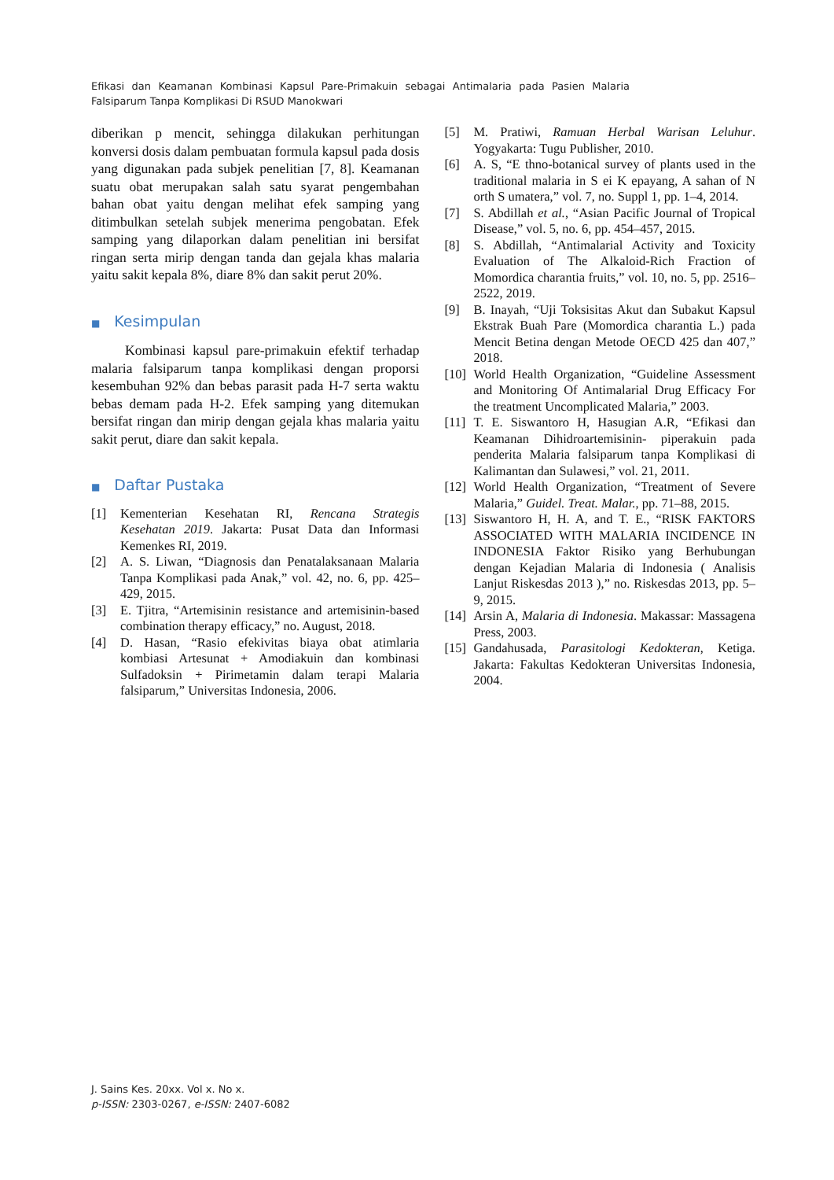Efikasi dan Keamanan Kombinasi Kapsul Pare-Primakuin sebagai Antimalaria pada Pasien Malaria Falsiparum Tanpa Komplikasi Di RSUD Manokwari
diberikan p mencit, sehingga dilakukan perhitungan konversi dosis dalam pembuatan formula kapsul pada dosis yang digunakan pada subjek penelitian [7, 8]. Keamanan suatu obat merupakan salah satu syarat pengembahan bahan obat yaitu dengan melihat efek samping yang ditimbulkan setelah subjek menerima pengobatan. Efek samping yang dilaporkan dalam penelitian ini bersifat ringan serta mirip dengan tanda dan gejala khas malaria yaitu sakit kepala 8%, diare 8% dan sakit perut 20%.
■ Kesimpulan
Kombinasi kapsul pare-primakuin efektif terhadap malaria falsiparum tanpa komplikasi dengan proporsi kesembuhan 92% dan bebas parasit pada H-7 serta waktu bebas demam pada H-2. Efek samping yang ditemukan bersifat ringan dan mirip dengan gejala khas malaria yaitu sakit perut, diare dan sakit kepala.
■ Daftar Pustaka
[1] Kementerian Kesehatan RI, Rencana Strategis Kesehatan 2019. Jakarta: Pusat Data dan Informasi Kemenkes RI, 2019.
[2] A. S. Liwan, “Diagnosis dan Penatalaksanaan Malaria Tanpa Komplikasi pada Anak,” vol. 42, no. 6, pp. 425–429, 2015.
[3] E. Tjitra, “Artemisinin resistance and artemisinin-based combination therapy efficacy,” no. August, 2018.
[4] D. Hasan, “Rasio efekivitas biaya obat atimlaria kombiasi Artesunat + Amodiakuin dan kombinasi Sulfadoksin + Pirimetamin dalam terapi Malaria falsiparum,” Universitas Indonesia, 2006.
[5] M. Pratiwi, Ramuan Herbal Warisan Leluhur. Yogyakarta: Tugu Publisher, 2010.
[6] A. S, “E thno-botanical survey of plants used in the traditional malaria in S ei K epayang, A sahan of N orth S umatera,” vol. 7, no. Suppl 1, pp. 1–4, 2014.
[7] S. Abdillah et al., “Asian Pacific Journal of Tropical Disease,” vol. 5, no. 6, pp. 454–457, 2015.
[8] S. Abdillah, “Antimalarial Activity and Toxicity Evaluation of The Alkaloid-Rich Fraction of Momordica charantia fruits,” vol. 10, no. 5, pp. 2516–2522, 2019.
[9] B. Inayah, “Uji Toksisitas Akut dan Subakut Kapsul Ekstrak Buah Pare (Momordica charantia L.) pada Mencit Betina dengan Metode OECD 425 dan 407,” 2018.
[10] World Health Organization, “Guideline Assessment and Monitoring Of Antimalarial Drug Efficacy For the treatment Uncomplicated Malaria,” 2003.
[11] T. E. Siswantoro H, Hasugian A.R, “Efikasi dan Keamanan Dihidroartemisinin- piperakuin pada penderita Malaria falsiparum tanpa Komplikasi di Kalimantan dan Sulawesi,” vol. 21, 2011.
[12] World Health Organization, “Treatment of Severe Malaria,” Guidel. Treat. Malar., pp. 71–88, 2015.
[13] Siswantoro H, H. A, and T. E., “RISK FAKTORS ASSOCIATED WITH MALARIA INCIDENCE IN INDONESIA Faktor Risiko yang Berhubungan dengan Kejadian Malaria di Indonesia ( Analisis Lanjut Riskesdas 2013 ),” no. Riskesdas 2013, pp. 5–9, 2015.
[14] Arsin A, Malaria di Indonesia. Makassar: Massagena Press, 2003.
[15] Gandahusada, Parasitologi Kedokteran, Ketiga. Jakarta: Fakultas Kedokteran Universitas Indonesia, 2004.
J. Sains Kes. 20xx. Vol x. No x.
p-ISSN: 2303-0267, e-ISSN: 2407-6082